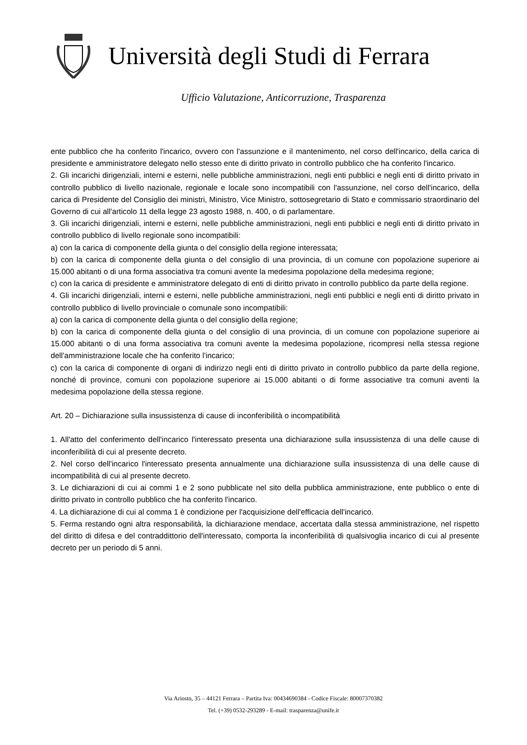Università degli Studi di Ferrara
Ufficio Valutazione, Anticorruzione, Trasparenza
ente pubblico che ha conferito l'incarico, ovvero con l'assunzione e il mantenimento, nel corso dell'incarico, della carica di presidente e amministratore delegato nello stesso ente di diritto privato in controllo pubblico che ha conferito l'incarico.
2. Gli incarichi dirigenziali, interni e esterni, nelle pubbliche amministrazioni, negli enti pubblici e negli enti di diritto privato in controllo pubblico di livello nazionale, regionale e locale sono incompatibili con l'assunzione, nel corso dell'incarico, della carica di Presidente del Consiglio dei ministri, Ministro, Vice Ministro, sottosegretario di Stato e commissario straordinario del Governo di cui all'articolo 11 della legge 23 agosto 1988, n. 400, o di parlamentare.
3. Gli incarichi dirigenziali, interni e esterni, nelle pubbliche amministrazioni, negli enti pubblici e negli enti di diritto privato in controllo pubblico di livello regionale sono incompatibili:
a) con la carica di componente della giunta o del consiglio della regione interessata;
b) con la carica di componente della giunta o del consiglio di una provincia, di un comune con popolazione superiore ai 15.000 abitanti o di una forma associativa tra comuni avente la medesima popolazione della medesima regione;
c) con la carica di presidente e amministratore delegato di enti di diritto privato in controllo pubblico da parte della regione.
4. Gli incarichi dirigenziali, interni e esterni, nelle pubbliche amministrazioni, negli enti pubblici e negli enti di diritto privato in controllo pubblico di livello provinciale o comunale sono incompatibili:
a) con la carica di componente della giunta o del consiglio della regione;
b) con la carica di componente della giunta o del consiglio di una provincia, di un comune con popolazione superiore ai 15.000 abitanti o di una forma associativa tra comuni avente la medesima popolazione, ricompresi nella stessa regione dell'amministrazione locale che ha conferito l'incarico;
c) con la carica di componente di organi di indirizzo negli enti di diritto privato in controllo pubblico da parte della regione, nonché di province, comuni con popolazione superiore ai 15.000 abitanti o di forme associative tra comuni aventi la medesima popolazione della stessa regione.
Art. 20 – Dichiarazione sulla insussistenza di cause di inconferibilità o incompatibilità
1. All'atto del conferimento dell'incarico l'interessato presenta una dichiarazione sulla insussistenza di una delle cause di inconferibilità di cui al presente decreto.
2. Nel corso dell'incarico l'interessato presenta annualmente una dichiarazione sulla insussistenza di una delle cause di incompatibilità di cui al presente decreto.
3. Le dichiarazioni di cui ai commi 1 e 2 sono pubblicate nel sito della pubblica amministrazione, ente pubblico o ente di diritto privato in controllo pubblico che ha conferito l'incarico.
4. La dichiarazione di cui al comma 1 è condizione per l'acquisizione dell'efficacia dell'incarico.
5. Ferma restando ogni altra responsabilità, la dichiarazione mendace, accertata dalla stessa amministrazione, nel rispetto del diritto di difesa e del contraddittorio dell'interessato, comporta la inconferibilità di qualsivoglia incarico di cui al presente decreto per un periodo di 5 anni.
Via Ariosto, 35 – 44121 Ferrara – Partita Iva: 00434690384 - Codice Fiscale: 80007370382
Tel. (+39) 0532-293289 - E-mail: trasparenza@unife.it